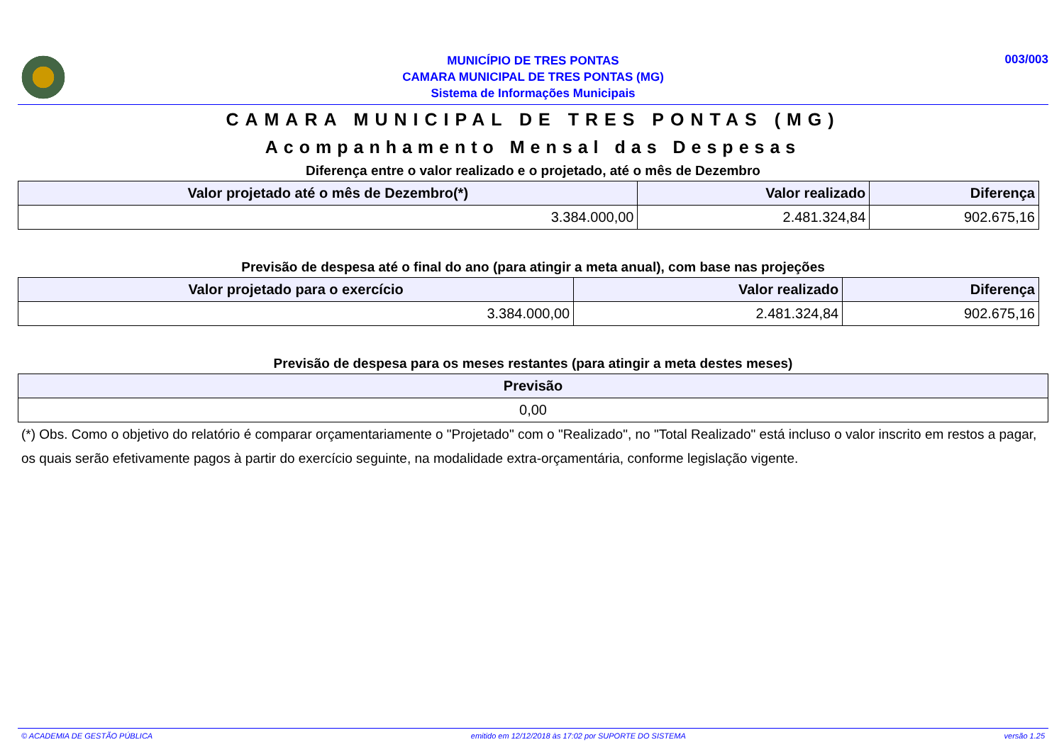MUNICÍPIO DE TRES PONTAS
CAMARA MUNICIPAL DE TRES PONTAS (MG)
Sistema de Informações Municipais
003/003
CAMARA MUNICIPAL DE TRES PONTAS (MG)
Acompanhamento Mensal das Despesas
Diferença entre o valor realizado e o projetado, até o mês de Dezembro
| Valor projetado até o mês de Dezembro(*) | Valor realizado | Diferença |
| --- | --- | --- |
| 3.384.000,00 | 2.481.324,84 | 902.675,16 |
Previsão de despesa até o final do ano (para atingir a meta anual), com base nas projeções
| Valor projetado para o exercício | Valor realizado | Diferença |
| --- | --- | --- |
| 3.384.000,00 | 2.481.324,84 | 902.675,16 |
Previsão de despesa para os meses restantes (para atingir a meta destes meses)
| Previsão |
| --- |
| 0,00 |
(*) Obs. Como o objetivo do relatório é comparar orçamentariamente o "Projetado" com o "Realizado", no "Total Realizado" está incluso o valor inscrito em restos a pagar, os quais serão efetivamente pagos à partir do exercício seguinte, na modalidade extra-orçamentária, conforme legislação vigente.
© ACADEMIA DE GESTÃO PÚBLICA emitido em 12/12/2018 às 17:02 por SUPORTE DO SISTEMA versão 1.25